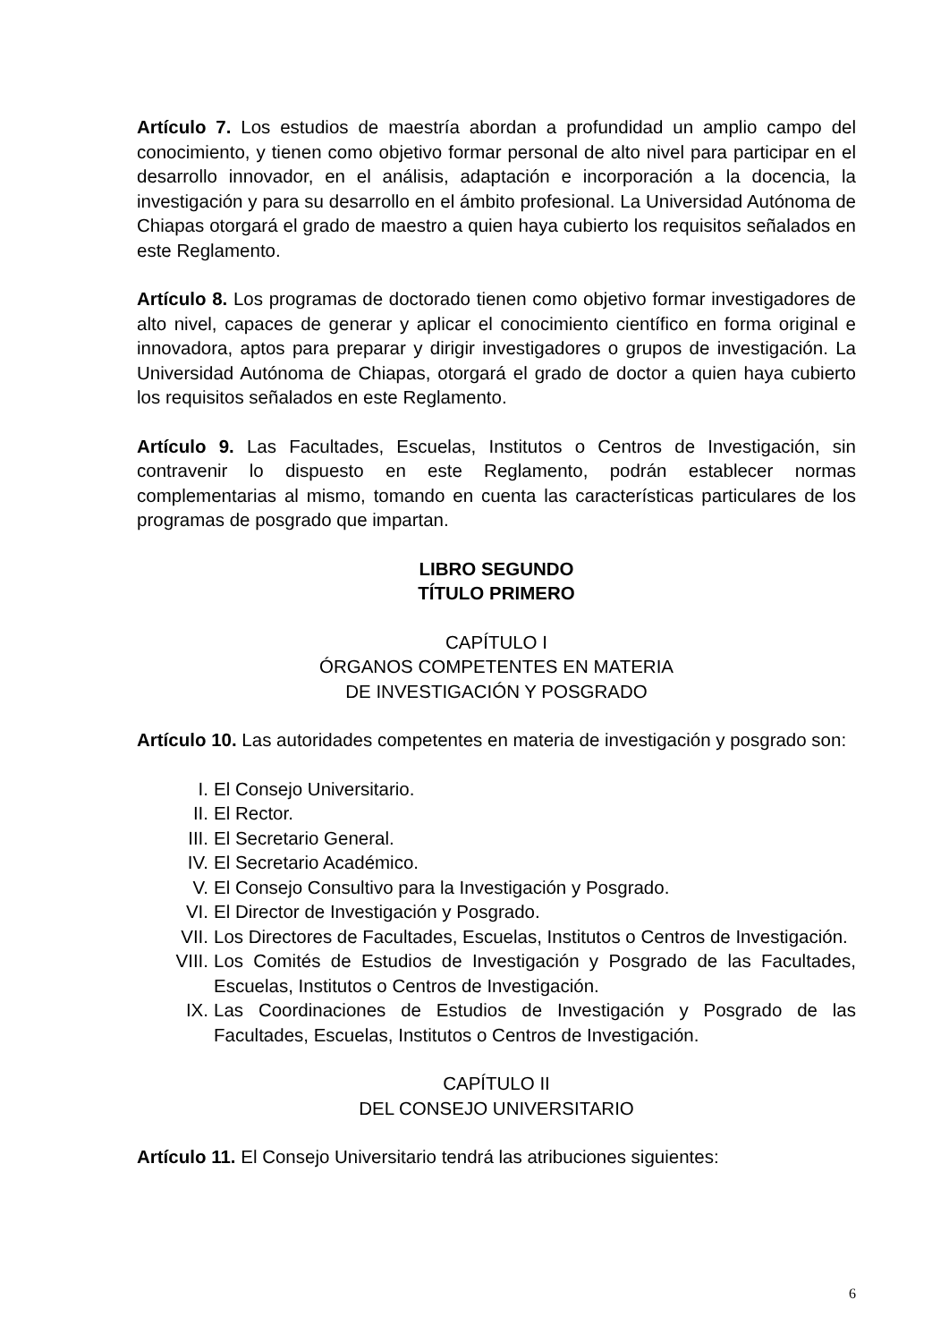Artículo 7. Los estudios de maestría abordan a profundidad un amplio campo del conocimiento, y tienen como objetivo formar personal de alto nivel para participar en el desarrollo innovador, en el análisis, adaptación e incorporación a la docencia, la investigación y para su desarrollo en el ámbito profesional. La Universidad Autónoma de Chiapas otorgará el grado de maestro a quien haya cubierto los requisitos señalados en este Reglamento.
Artículo 8. Los programas de doctorado tienen como objetivo formar investigadores de alto nivel, capaces de generar y aplicar el conocimiento científico en forma original e innovadora, aptos para preparar y dirigir investigadores o grupos de investigación. La Universidad Autónoma de Chiapas, otorgará el grado de doctor a quien haya cubierto los requisitos señalados en este Reglamento.
Artículo 9. Las Facultades, Escuelas, Institutos o Centros de Investigación, sin contravenir lo dispuesto en este Reglamento, podrán establecer normas complementarias al mismo, tomando en cuenta las características particulares de los programas de posgrado que impartan.
LIBRO SEGUNDO
TÍTULO PRIMERO
CAPÍTULO I
ÓRGANOS COMPETENTES EN MATERIA
DE INVESTIGACIÓN Y POSGRADO
Artículo 10. Las autoridades competentes en materia de investigación y posgrado son:
I. El Consejo Universitario.
II. El Rector.
III. El Secretario General.
IV. El Secretario Académico.
V. El Consejo Consultivo para la Investigación y Posgrado.
VI. El Director de Investigación y Posgrado.
VII. Los Directores de Facultades, Escuelas, Institutos o Centros de Investigación.
VIII. Los Comités de Estudios de Investigación y Posgrado de las Facultades, Escuelas, Institutos o Centros de Investigación.
IX. Las Coordinaciones de Estudios de Investigación y Posgrado de las Facultades, Escuelas, Institutos o Centros de Investigación.
CAPÍTULO II
DEL CONSEJO UNIVERSITARIO
Artículo 11. El Consejo Universitario tendrá las atribuciones siguientes:
6